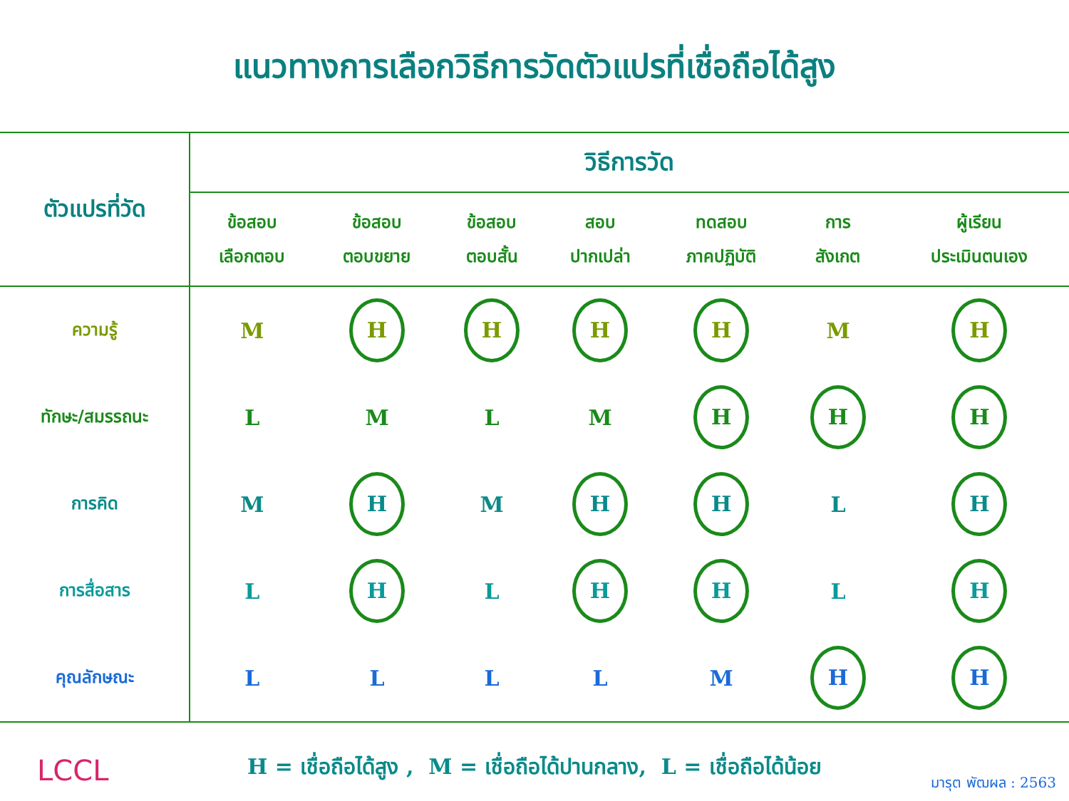แนวทางการเลือกวิธีการวัดตัวแปรที่เชื่อถือได้สูง
| ตัวแปรที่วัด | วิธีการวัด | | | | | | |
| --- | --- | --- | --- | --- | --- | --- | --- |
| | ข้อสอบ เลือกตอบ | ข้อสอบ ตอบขยาย | ข้อสอบ ตอบสั้น | สอบ ปากเปล่า | ทดสอบ ภาคปฏิบัติ | การ สังเกต | ผู้เรียน ประเมินตนเอง |
| ความรู้ | M | H | H | H | H | M | H |
| ทักษะ/สมรรถนะ | L | M | L | M | H | H | H |
| การคิด | M | H | M | H | H | L | H |
| การสื่อสาร | L | H | L | H | H | L | H |
| คุณลักษณะ | L | L | L | L | M | H | H |
H = เชื่อถือได้สูง , M = เชื่อถือได้ปานกลาง, L = เชื่อถือได้น้อย
LCCL มารุต พัฒผล : 2563